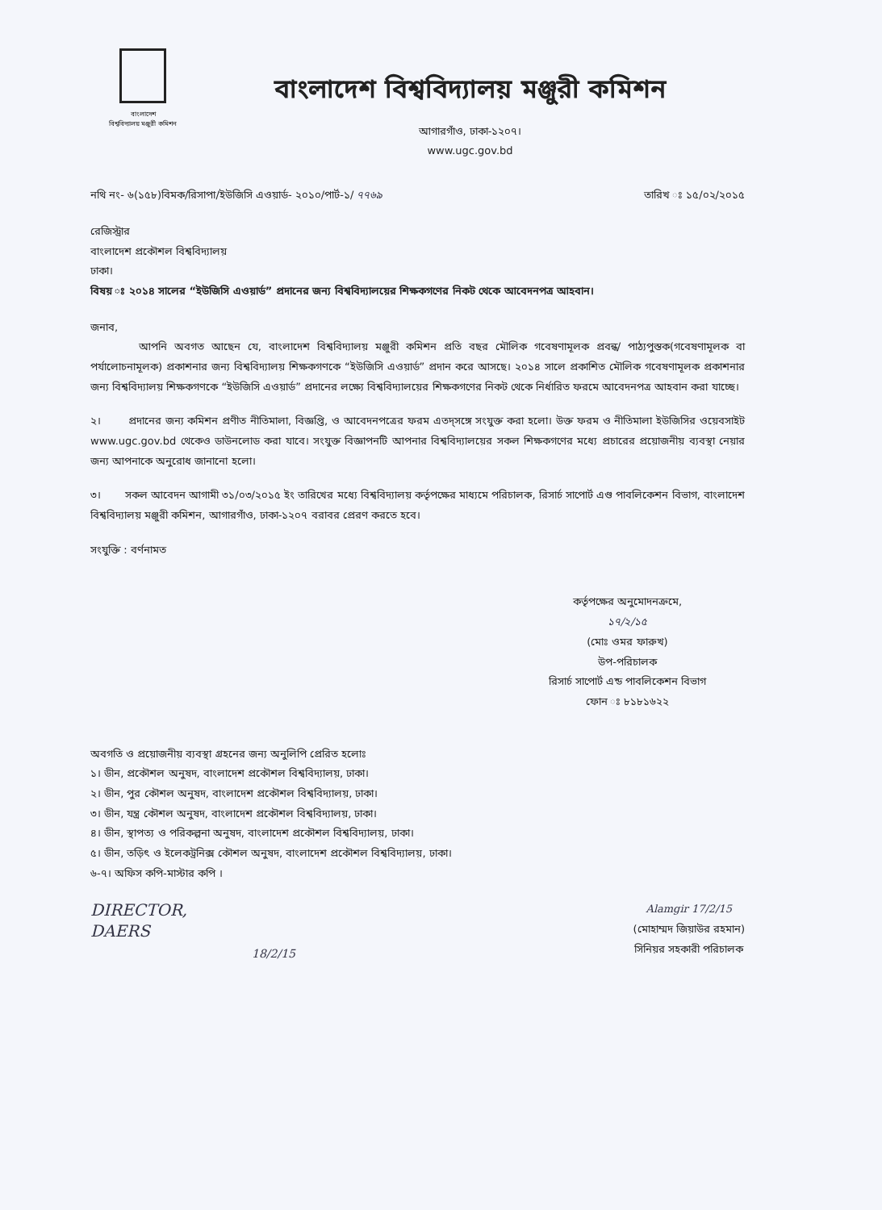বাংলাদেশ
বিশ্ববিদ্যালয় মঞ্জুরী কমিশন
বাংলাদেশ বিশ্ববিদ্যালয় মঞ্জুরী কমিশন
আগারগাঁও, ঢাকা-১২০৭।
www.ugc.gov.bd
নথি নং- ৬(১৫৮)বিমক/রিসাপা/ইউজিসি এওয়ার্ড- ২০১০/পার্ট-১/ ৭৭৬৯ তারিখ ঃ ১৫/০২/২০১৫
রেজিস্ট্রার
বাংলাদেশ প্রকৌশল বিশ্ববিদ্যালয়
ঢাকা।
বিষয় ঃ ২০১৪ সালের “ইউজিসি এওয়ার্ড” প্রদানের জন্য বিশ্ববিদ্যালয়ের শিক্ষকগণের নিকট থেকে আবেদনপত্র আহবান।
জনাব,
আপনি অবগত আছেন যে, বাংলাদেশ বিশ্ববিদ্যালয় মঞ্জুরী কমিশন প্রতি বছর মৌলিক গবেষণামূলক প্রবন্ধ/ পাঠ্যপুস্তক(গবেষণামূলক বা পর্যালোচনামূলক) প্রকাশনার জন্য বিশ্ববিদ্যালয় শিক্ষকগণকে “ইউজিসি এওয়ার্ড” প্রদান করে আসছে। ২০১৪ সালে প্রকাশিত মৌলিক গবেষণামূলক প্রকাশনার জন্য বিশ্ববিদ্যালয় শিক্ষকগণকে “ইউজিসি এওয়ার্ড” প্রদানের লক্ষ্যে বিশ্ববিদ্যালয়ের শিক্ষকগণের নিকট থেকে নির্ধারিত ফরমে আবেদনপত্র আহবান করা যাচ্ছে।
২। প্রদানের জন্য কমিশন প্রণীত নীতিমালা, বিজ্ঞপ্তি, ও আবেদনপত্রের ফরম এতদ্সঙ্গে সংযুক্ত করা হলো। উক্ত ফরম ও নীতিমালা ইউজিসির ওয়েবসাইট www.ugc.gov.bd থেকেও ডাউনলোড করা যাবে। সংযুক্ত বিজ্ঞাপনটি আপনার বিশ্ববিদ্যালয়ের সকল শিক্ষকগণের মধ্যে প্রচারের প্রয়োজনীয় ব্যবস্থা নেয়ার জন্য আপনাকে অনুরোধ জানানো হলো।
৩। সকল আবেদন আগামী ৩১/০৩/২০১৫ ইং তারিখের মধ্যে বিশ্ববিদ্যালয় কর্তৃপক্ষের মাধ্যমে পরিচালক, রিসার্চ সাপোর্ট এণ্ড পাবলিকেশন বিভাগ, বাংলাদেশ বিশ্ববিদ্যালয় মঞ্জুরী কমিশন, আগারগাঁও, ঢাকা-১২০৭ বরাবর প্রেরণ করতে হবে।
সংযুক্তি : বর্ণনামত
কর্তৃপক্ষের অনুমোদনক্রমে,
১৭/২/১৫
(মোঃ ওমর ফারুখ)
উপ-পরিচালক
রিসার্চ সাপোর্ট এন্ড পাবলিকেশন বিভাগ
ফোন ঃ ৮১৮১৬২২
অবগতি ও প্রয়োজনীয় ব্যবস্থা গ্রহনের জন্য অনুলিপি প্রেরিত হলোঃ
১। ডীন, প্রকৌশল অনুষদ, বাংলাদেশ প্রকৌশল বিশ্ববিদ্যালয়, ঢাকা।
২। ডীন, পুর কৌশল অনুষদ, বাংলাদেশ প্রকৌশল বিশ্ববিদ্যালয়, ঢাকা।
৩। ডীন, যন্ত্র কৌশল অনুষদ, বাংলাদেশ প্রকৌশল বিশ্ববিদ্যালয়, ঢাকা।
৪। ডীন, স্থাপত্য ও পরিকল্পনা অনুষদ, বাংলাদেশ প্রকৌশল বিশ্ববিদ্যালয়, ঢাকা।
৫। ডীন, তড়িৎ ও ইলেকট্রনিক্স কৌশল অনুষদ, বাংলাদেশ প্রকৌশল বিশ্ববিদ্যালয়, ঢাকা।
৬-৭। অফিস কপি-মাস্টার কপি ।
DIRECTOR,
DAERS
18/2/15
Alamgir 17/2/15
(মোহাম্মদ জিয়াউর রহমান)
সিনিয়র সহকারী পরিচালক